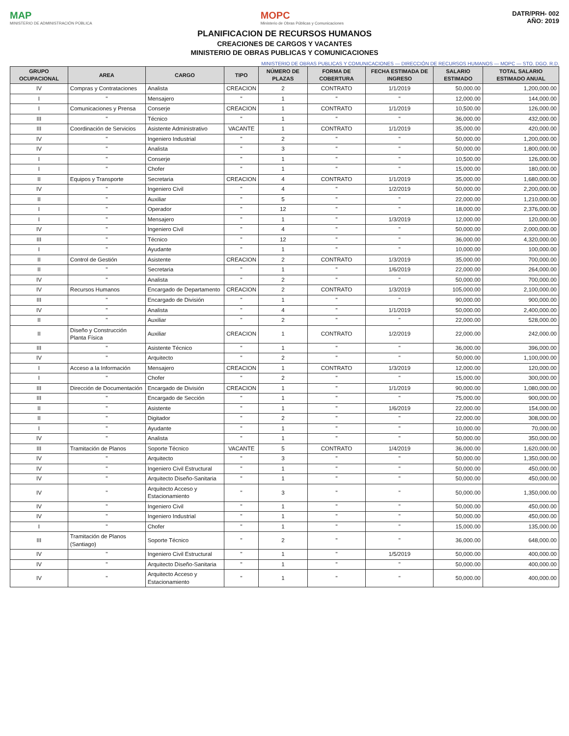MAP
MINISTERIO DE ADMINISTRACIÓN PÚBLICA
MOPC
Ministerio de Obras Públicas y Comunicaciones
DATR/PRH- 002
AÑO: 2019
PLANIFICACION DE RECURSOS HUMANOS
CREACIONES DE CARGOS Y VACANTES
MINISTERIO DE OBRAS PUBLICAS Y COMUNICACIONES
MINISTERIO DE OBRAS PUBLICAS Y COMUNICACIONES — DIRECCIÓN DE RECURSOS HUMANOS — MOPC — STO. DGO. R.D.
| GRUPO OCUPACIONAL | AREA | CARGO | TIPO | NÚMERO DE PLAZAS | FORMA DE COBERTURA | FECHA ESTIMADA DE INGRESO | SALARIO ESTIMADO | TOTAL SALARIO ESTIMADO ANUAL |
| --- | --- | --- | --- | --- | --- | --- | --- | --- |
| IV | Compras y Contrataciones | Analista | CREACION | 2 | CONTRATO | 1/1/2019 | 50,000.00 | 1,200,000.00 |
| I | " | Mensajero | " | 1 | " | " | 12,000.00 | 144,000.00 |
| I | Comunicaciones y Prensa | Conserje | CREACION | 1 | CONTRATO | 1/1/2019 | 10,500.00 | 126,000.00 |
| III | " | Técnico | " | 1 | " | " | 36,000.00 | 432,000.00 |
| III | Coordinación de Servicios | Asistente Administrativo | VACANTE | 1 | CONTRATO | 1/1/2019 | 35,000.00 | 420,000.00 |
| IV | " | Ingeniero Industrial | " | 2 | " | " | 50,000.00 | 1,200,000.00 |
| IV | " | Analista | " | 3 | " | " | 50,000.00 | 1,800,000.00 |
| I | " | Conserje | " | 1 | " | " | 10,500.00 | 126,000.00 |
| I | " | Chofer | " | 1 | " | " | 15,000.00 | 180,000.00 |
| II | Equipos y Transporte | Secretaria | CREACION | 4 | CONTRATO | 1/1/2019 | 35,000.00 | 1,680,000.00 |
| IV | " | Ingeniero Civil | " | 4 | " | 1/2/2019 | 50,000.00 | 2,200,000.00 |
| II | " | Auxiliar | " | 5 | " | " | 22,000.00 | 1,210,000.00 |
| I | " | Operador | " | 12 | " | " | 18,000.00 | 2,376,000.00 |
| I | " | Mensajero | " | 1 | " | 1/3/2019 | 12,000.00 | 120,000.00 |
| IV | " | Ingeniero Civil | " | 4 | " | " | 50,000.00 | 2,000,000.00 |
| III | " | Técnico | " | 12 | " | " | 36,000.00 | 4,320,000.00 |
| I | " | Ayudante | " | 1 | " | " | 10,000.00 | 100,000.00 |
| II | Control de Gestión | Asistente | CREACION | 2 | CONTRATO | 1/3/2019 | 35,000.00 | 700,000.00 |
| II | " | Secretaria | " | 1 | " | 1/6/2019 | 22,000.00 | 264,000.00 |
| IV | " | Analista | " | 2 | " | " | 50,000.00 | 700,000.00 |
| IV | Recursos Humanos | Encargado de Departamento | CREACION | 2 | CONTRATO | 1/3/2019 | 105,000.00 | 2,100,000.00 |
| III | " | Encargado de División | " | 1 | " | " | 90,000.00 | 900,000.00 |
| IV | " | Analista | " | 4 | " | 1/1/2019 | 50,000.00 | 2,400,000.00 |
| II | " | Auxiliar | " | 2 | " | " | 22,000.00 | 528,000.00 |
| II | Diseño y Construcción Planta Física | Auxiliar | CREACION | 1 | CONTRATO | 1/2/2019 | 22,000.00 | 242,000.00 |
| III | " | Asistente Técnico | " | 1 | " | " | 36,000.00 | 396,000.00 |
| IV | " | Arquitecto | " | 2 | " | " | 50,000.00 | 1,100,000.00 |
| I | Acceso a la Información | Mensajero | CREACION | 1 | CONTRATO | 1/3/2019 | 12,000.00 | 120,000.00 |
| I | " | Chofer | " | 2 | " | " | 15,000.00 | 300,000.00 |
| III | Dirección de Documentación | Encargado de División | CREACION | 1 | " | 1/1/2019 | 90,000.00 | 1,080,000.00 |
| III | " | Encargado de Sección | " | 1 | " | " | 75,000.00 | 900,000.00 |
| II | " | Asistente | " | 1 | " | 1/6/2019 | 22,000.00 | 154,000.00 |
| II | " | Digitador | " | 2 | " | " | 22,000.00 | 308,000.00 |
| I | " | Ayudante | " | 1 | " | " | 10,000.00 | 70,000.00 |
| IV | " | Analista | " | 1 | " | " | 50,000.00 | 350,000.00 |
| III | Tramitación de Planos | Soporte Técnico | VACANTE | 5 | CONTRATO | 1/4/2019 | 36,000.00 | 1,620,000.00 |
| IV | " | Arquitecto | " | 3 | " | " | 50,000.00 | 1,350,000.00 |
| IV | " | Ingeniero Civil Estructural | " | 1 | " | " | 50,000.00 | 450,000.00 |
| IV | " | Arquitecto Diseño-Sanitaria | " | 1 | " | " | 50,000.00 | 450,000.00 |
| IV | " | Arquitecto Acceso y Estacionamiento | " | 3 | " | " | 50,000.00 | 1,350,000.00 |
| IV | " | Ingeniero Civil | " | 1 | " | " | 50,000.00 | 450,000.00 |
| IV | " | Ingeniero Industrial | " | 1 | " | " | 50,000.00 | 450,000.00 |
| I | " | Chofer | " | 1 | " | " | 15,000.00 | 135,000.00 |
| III | Tramitación de Planos (Santiago) | Soporte Técnico | " | 2 | " | " | 36,000.00 | 648,000.00 |
| IV | " | Ingeniero Civil Estructural | " | 1 | " | 1/5/2019 | 50,000.00 | 400,000.00 |
| IV | " | Arquitecto Diseño-Sanitaria | " | 1 | " | " | 50,000.00 | 400,000.00 |
| IV | " | Arquitecto Acceso y Estacionamiento | " | 1 | " | " | 50,000.00 | 400,000.00 |